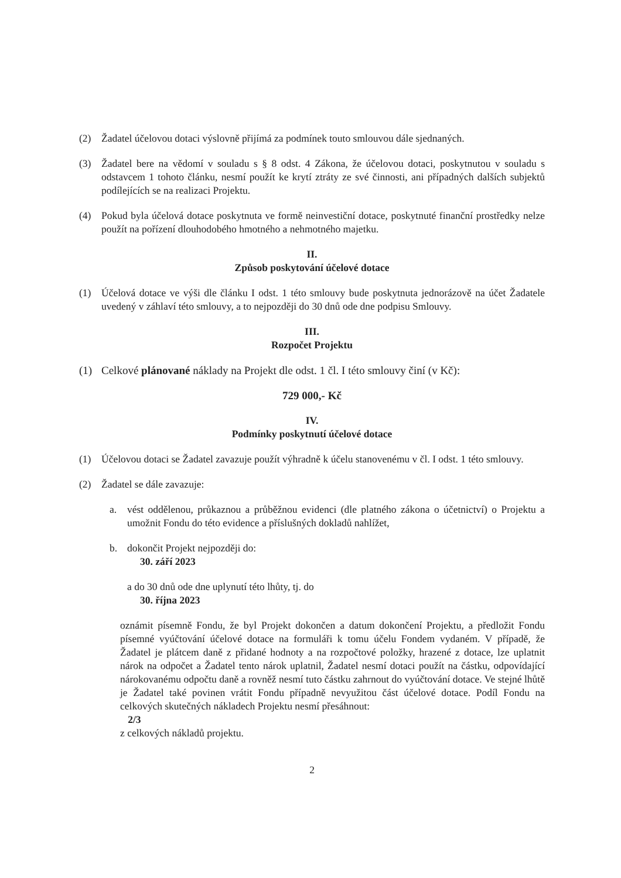(2) Žadatel účelovou dotaci výslovně přijímá za podmínek touto smlouvou dále sjednaných.
(3) Žadatel bere na vědomí v souladu s § 8 odst. 4 Zákona, že účelovou dotaci, poskytnutou v souladu s odstavcem 1 tohoto článku, nesmí použít ke krytí ztráty ze své činnosti, ani případných dalších subjektů podílejících se na realizaci Projektu.
(4) Pokud byla účelová dotace poskytnuta ve formě neinvestiční dotace, poskytnuté finanční prostředky nelze použít na pořízení dlouhodobého hmotného a nehmotného majetku.
II.
Způsob poskytování účelové dotace
(1) Účelová dotace ve výši dle článku I odst. 1 této smlouvy bude poskytnuta jednorázově na účet Žadatele uvedený v záhlaví této smlouvy, a to nejpozději do 30 dnů ode dne podpisu Smlouvy.
III.
Rozpočet Projektu
(1) Celkové plánované náklady na Projekt dle odst. 1 čl. I této smlouvy činí (v Kč):
729 000,- Kč
IV.
Podmínky poskytnutí účelové dotace
(1) Účelovou dotaci se Žadatel zavazuje použít výhradně k účelu stanovenému v čl. I odst. 1 této smlouvy.
(2) Žadatel se dále zavazuje:
a. vést oddělenou, průkaznou a průběžnou evidenci (dle platného zákona o účetnictví) o Projektu a umožnit Fondu do této evidence a příslušných dokladů nahlížet,
b. dokončit Projekt nejpozději do:
30. září 2023
a do 30 dnů ode dne uplynutí této lhůty, tj. do
30. října 2023
oznámit písemně Fondu, že byl Projekt dokončen a datum dokončení Projektu, a předložit Fondu písemné vyúčtování účelové dotace na formuláři k tomu účelu Fondem vydaném. V případě, že Žadatel je plátcem daně z přidané hodnoty a na rozpočtové položky, hrazené z dotace, lze uplatnit nárok na odpočet a Žadatel tento nárok uplatnil, Žadatel nesmí dotaci použít na částku, odpovídající nárokovanému odpočtu daně a rovněž nesmí tuto částku zahrnout do vyúčtování dotace. Ve stejné lhůtě je Žadatel také povinen vrátit Fondu případně nevyužitou část účelové dotace. Podíl Fondu na celkových skutečných nákladech Projektu nesmí přesáhnout:
2/3
z celkových nákladů projektu.
2